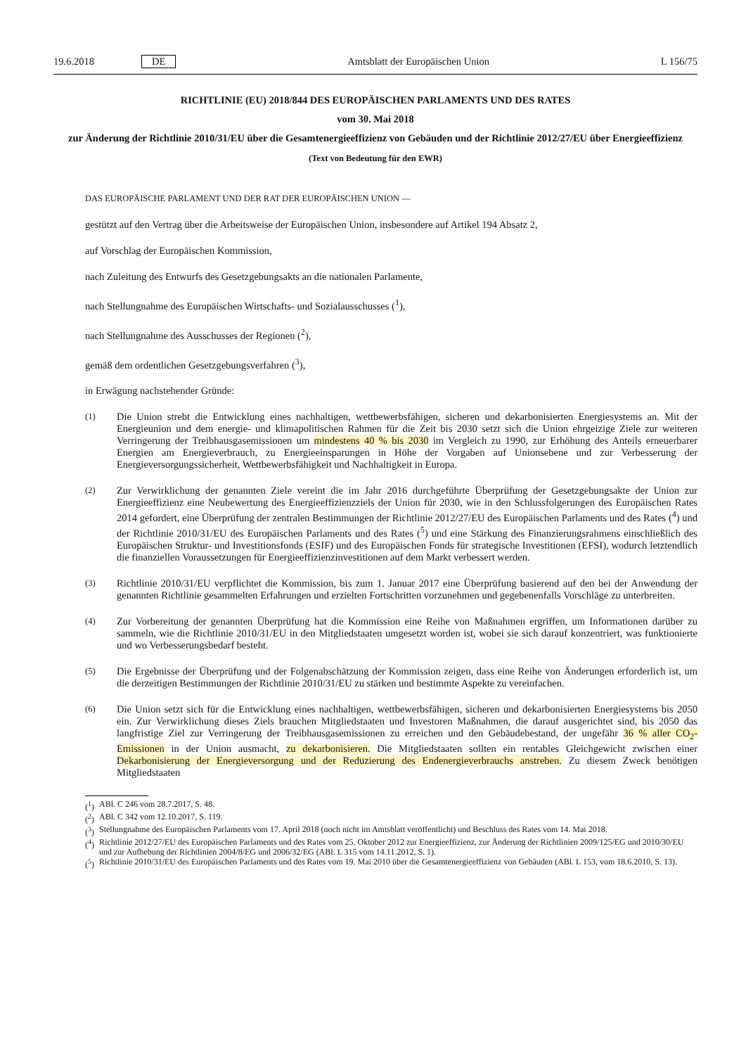19.6.2018 DE Amtsblatt der Europäischen Union L 156/75
RICHTLINIE (EU) 2018/844 DES EUROPÄISCHEN PARLAMENTS UND DES RATES
vom 30. Mai 2018
zur Änderung der Richtlinie 2010/31/EU über die Gesamtenergieeffizienz von Gebäuden und der Richtlinie 2012/27/EU über Energieeffizienz
(Text von Bedeutung für den EWR)
DAS EUROPÄISCHE PARLAMENT UND DER RAT DER EUROPÄISCHEN UNION —
gestützt auf den Vertrag über die Arbeitsweise der Europäischen Union, insbesondere auf Artikel 194 Absatz 2,
auf Vorschlag der Europäischen Kommission,
nach Zuleitung des Entwurfs des Gesetzgebungsakts an die nationalen Parlamente,
nach Stellungnahme des Europäischen Wirtschafts- und Sozialausschusses (<sup>1</sup>),
nach Stellungnahme des Ausschusses der Regionen (<sup>2</sup>),
gemäß dem ordentlichen Gesetzgebungsverfahren (<sup>3</sup>),
in Erwägung nachstehender Gründe:
(1) Die Union strebt die Entwicklung eines nachhaltigen, wettbewerbsfähigen, sicheren und dekarbonisierten Energiesystems an. Mit der Energieunion und dem energie- und klimapolitischen Rahmen für die Zeit bis 2030 setzt sich die Union ehrgeizige Ziele zur weiteren Verringerung der Treibhausgasemissionen um mindestens 40 % bis 2030 im Vergleich zu 1990, zur Erhöhung des Anteils erneuerbarer Energien am Energieverbrauch, zu Energieeinsparungen in Höhe der Vorgaben auf Unionsebene und zur Verbesserung der Energieversorgungssicherheit, Wettbewerbsfähigkeit und Nachhaltigkeit in Europa.
(2) Zur Verwirklichung der genannten Ziele vereint die im Jahr 2016 durchgeführte Überprüfung der Gesetzgebungsakte der Union zur Energieeffizienz eine Neubewertung des Energieeffizienzziels der Union für 2030, wie in den Schlussfolgerungen des Europäischen Rates 2014 gefordert, eine Überprüfung der zentralen Bestimmungen der Richtlinie 2012/27/EU des Europäischen Parlaments und des Rates (<sup>4</sup>) und der Richtlinie 2010/31/EU des Europäischen Parlaments und des Rates (<sup>5</sup>) und eine Stärkung des Finanzierungsrahmens einschließlich des Europäischen Struktur- und Investitionsfonds (ESIF) und des Europäischen Fonds für strategische Investitionen (EFSI), wodurch letztendlich die finanziellen Voraussetzungen für Energieeffizienzinvestitionen auf dem Markt verbessert werden.
(3) Richtlinie 2010/31/EU verpflichtet die Kommission, bis zum 1. Januar 2017 eine Überprüfung basierend auf den bei der Anwendung der genannten Richtlinie gesammelten Erfahrungen und erzielten Fortschritten vorzunehmen und gegebenenfalls Vorschläge zu unterbreiten.
(4) Zur Vorbereitung der genannten Überprüfung hat die Kommission eine Reihe von Maßnahmen ergriffen, um Informationen darüber zu sammeln, wie die Richtlinie 2010/31/EU in den Mitgliedstaaten umgesetzt worden ist, wobei sie sich darauf konzentriert, was funktionierte und wo Verbesserungsbedarf besteht.
(5) Die Ergebnisse der Überprüfung und der Folgenabschätzung der Kommission zeigen, dass eine Reihe von Änderungen erforderlich ist, um die derzeitigen Bestimmungen der Richtlinie 2010/31/EU zu stärken und bestimmte Aspekte zu vereinfachen.
(6) Die Union setzt sich für die Entwicklung eines nachhaltigen, wettbewerbsfähigen, sicheren und dekarbonisierten Energiesystems bis 2050 ein. Zur Verwirklichung dieses Ziels brauchen Mitgliedstaaten und Investoren Maßnahmen, die darauf ausgerichtet sind, bis 2050 das langfristige Ziel zur Verringerung der Treibhausgasemissionen zu erreichen und den Gebäudebestand, der ungefähr 36 % aller CO<sub>2</sub>-Emissionen in der Union ausmacht, zu dekarbonisieren. Die Mitgliedstaaten sollten ein rentables Gleichgewicht zwischen einer Dekarbonisierung der Energieversorgung und der Reduzierung des Endenergieverbrauchs anstreben. Zu diesem Zweck benötigen Mitgliedstaaten
(<sup>1</sup>) ABl. C 246 vom 28.7.2017, S. 48.
(<sup>2</sup>) ABl. C 342 vom 12.10.2017, S. 119.
(<sup>3</sup>) Stellungnahme des Europäischen Parlaments vom 17. April 2018 (noch nicht im Amtsblatt veröffentlicht) und Beschluss des Rates vom 14. Mai 2018.
(<sup>4</sup>) Richtlinie 2012/27/EU des Europäischen Parlaments und des Rates vom 25. Oktober 2012 zur Energieeffizienz, zur Änderung der Richtlinien 2009/125/EG und 2010/30/EU und zur Aufhebung der Richtlinien 2004/8/EG und 2006/32/EG (ABl. L 315 vom 14.11.2012, S. 1).
(<sup>5</sup>) Richtlinie 2010/31/EU des Europäischen Parlaments und des Rates vom 19. Mai 2010 über die Gesamtenergieeffizienz von Gebäuden (ABl. L 153, vom 18.6.2010, S. 13).